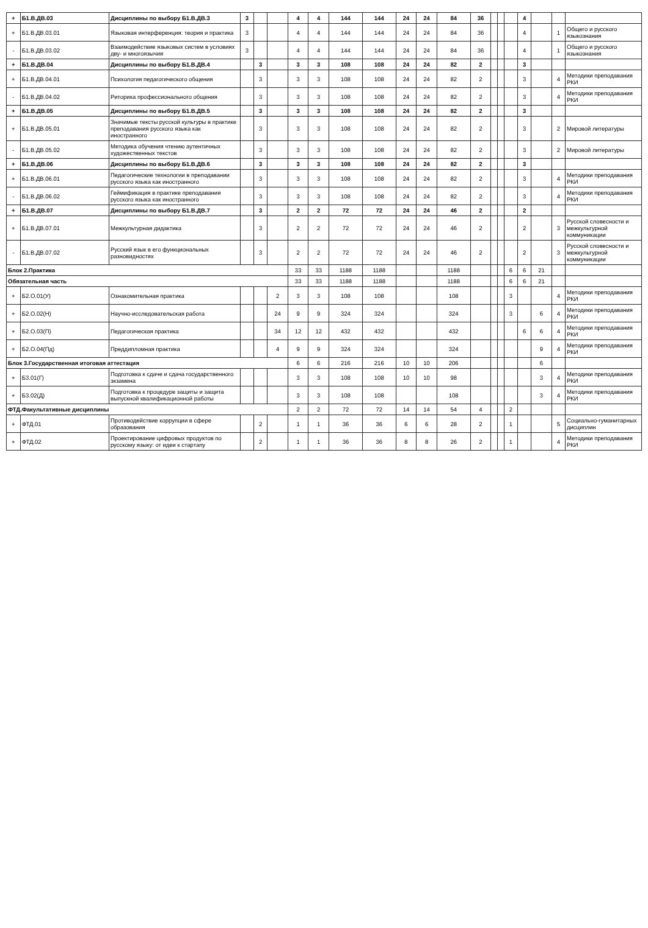| + | Б1.В.ДВ.03 | Дисциплины по выбору Б1.В.ДВ.3 | 3 | | | 4 | 4 | 144 | 144 | 24 | 24 | 84 | 36 | | | | 4 | | | |
| + | Б1.В.ДВ.03.01 | Языковая интерференция: теория и практика | 3 | | | 4 | 4 | 144 | 144 | 24 | 24 | 84 | 36 | | | | 4 | | 1 | Общего и русского языкознания |
| - | Б1.В.ДВ.03.02 | Взаимодействие языковых систем в условиях дву- и многоязычия | 3 | | | 4 | 4 | 144 | 144 | 24 | 24 | 84 | 36 | | | | 4 | | 1 | Общего и русского языкознания |
| + | Б1.В.ДВ.04 | Дисциплины по выбору Б1.В.ДВ.4 | | 3 | | 3 | 3 | 108 | 108 | 24 | 24 | 82 | 2 | | | | 3 | | | |
| + | Б1.В.ДВ.04.01 | Психология педагогического общения | | 3 | | 3 | 3 | 108 | 108 | 24 | 24 | 82 | 2 | | | | 3 | | 4 | Методики преподавания РКИ |
| - | Б1.В.ДВ.04.02 | Риторика профессионального общения | | 3 | | 3 | 3 | 108 | 108 | 24 | 24 | 82 | 2 | | | | 3 | | 4 | Методики преподавания РКИ |
| + | Б1.В.ДВ.05 | Дисциплины по выбору Б1.В.ДВ.5 | | 3 | | 3 | 3 | 108 | 108 | 24 | 24 | 82 | 2 | | | | 3 | | | |
| + | Б1.В.ДВ.05.01 | Значимые тексты русской культуры в практике преподавания русского языка как иностранного | | 3 | | 3 | 3 | 108 | 108 | 24 | 24 | 82 | 2 | | | | 3 | | 2 | Мировой литературы |
| - | Б1.В.ДВ.05.02 | Методика обучения чтению аутентичных художественных текстов | | 3 | | 3 | 3 | 108 | 108 | 24 | 24 | 82 | 2 | | | | 3 | | 2 | Мировой литературы |
| + | Б1.В.ДВ.06 | Дисциплины по выбору Б1.В.ДВ.6 | | 3 | | 3 | 3 | 108 | 108 | 24 | 24 | 82 | 2 | | | | 3 | | | |
| + | Б1.В.ДВ.06.01 | Педагогические технологии в преподавании русского языка как иностранного | | 3 | | 3 | 3 | 108 | 108 | 24 | 24 | 82 | 2 | | | | 3 | | 4 | Методики преподавания РКИ |
| - | Б1.В.ДВ.06.02 | Геймификация в практике преподавания русского языка как иностранного | | 3 | | 3 | 3 | 108 | 108 | 24 | 24 | 82 | 2 | | | | 3 | | 4 | Методики преподавания РКИ |
| + | Б1.В.ДВ.07 | Дисциплины по выбору Б1.В.ДВ.7 | | 3 | | 2 | 2 | 72 | 72 | 24 | 24 | 46 | 2 | | | | 2 | | | |
| + | Б1.В.ДВ.07.01 | Межкультурная дидактика | | 3 | | 2 | 2 | 72 | 72 | 24 | 24 | 46 | 2 | | | | 2 | | 3 | Русской словесности и межкультурной коммуникации |
| - | Б1.В.ДВ.07.02 | Русский язык в его функциональных разновидностях | | 3 | | 2 | 2 | 72 | 72 | 24 | 24 | 46 | 2 | | | | 2 | | 3 | Русской словесности и межкультурной коммуникации |
| Блок 2.Практика | | | | | | 33 | 33 | 1188 | 1188 | | | 1188 | | | | 6 | 6 | 21 | | |
| Обязательная часть | | | | | | 33 | 33 | 1188 | 1188 | | | 1188 | | | | 6 | 6 | 21 | | |
| + | Б2.О.01(У) | Ознакомительная практика | | | 2 | 3 | 3 | 108 | 108 | | | 108 | | | | 3 | | | 4 | Методики преподавания РКИ |
| + | Б2.О.02(Н) | Научно-исследовательская работа | | | 24 | 9 | 9 | 324 | 324 | | | 324 | | | | 3 | | 6 | 4 | Методики преподавания РКИ |
| + | Б2.О.03(П) | Педагогическая практика | | | 34 | 12 | 12 | 432 | 432 | | | 432 | | | | | 6 | 6 | 4 | Методики преподавания РКИ |
| + | Б2.О.04(Пд) | Преддипломная практика | | | 4 | 9 | 9 | 324 | 324 | | | 324 | | | | | | 9 | 4 | Методики преподавания РКИ |
| Блок 3.Государственная итоговая аттестация | | | | | | 6 | 6 | 216 | 216 | 10 | 10 | 206 | | | | | | 6 | | |
| + | Б3.01(Г) | Подготовка к сдаче и сдача государственного экзамена | | | | 3 | 3 | 108 | 108 | 10 | 10 | 98 | | | | | | 3 | 4 | Методики преподавания РКИ |
| + | Б3.02(Д) | Подготовка к процедуре защиты и защита выпускной квалификационной работы | | | | 3 | 3 | 108 | 108 | | | 108 | | | | | | 3 | 4 | Методики преподавания РКИ |
| ФТД.Факультативные дисциплины | | | | | | 2 | 2 | 72 | 72 | 14 | 14 | 54 | 4 | | | 2 | | | | |
| + | ФТД.01 | Противодействие коррупции в сфере образования | | 2 | | 1 | 1 | 36 | 36 | 6 | 6 | 28 | 2 | | | 1 | | | 5 | Социально-гуманитарных дисциплин |
| + | ФТД.02 | Проектирование цифровых продуктов по русскому языку: от идеи к стартапу | | 2 | | 1 | 1 | 36 | 36 | 8 | 8 | 26 | 2 | | | 1 | | | 4 | Методики преподавания РКИ |